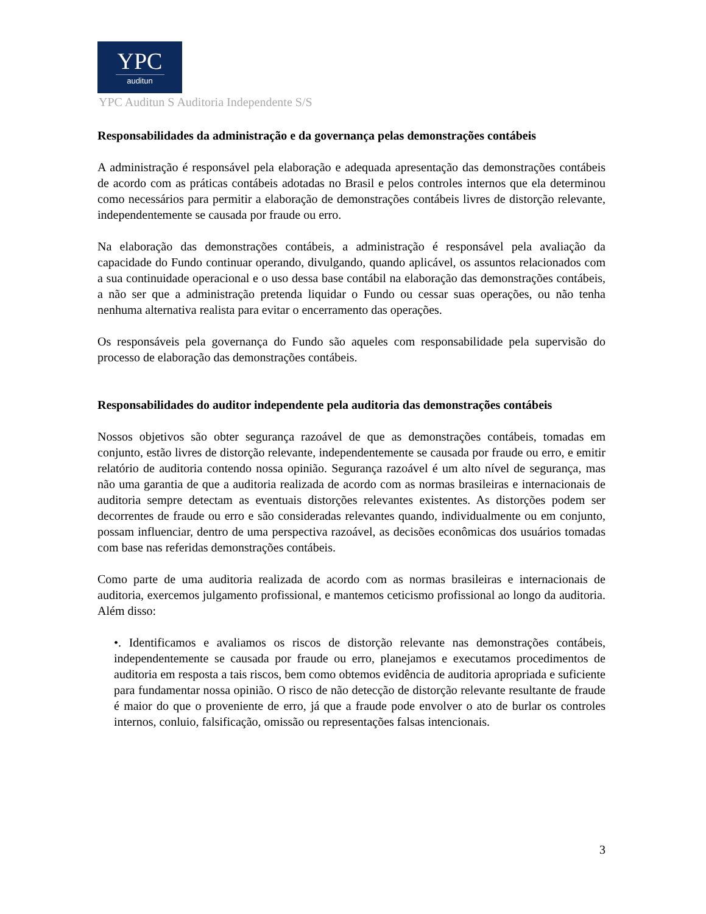YPC
auditun
YPC Auditun S Auditoria Independente S/S
Responsabilidades da administração e da governança pelas demonstrações contábeis
A administração é responsável pela elaboração e adequada apresentação das demonstrações contábeis de acordo com as práticas contábeis adotadas no Brasil e pelos controles internos que ela determinou como necessários para permitir a elaboração de demonstrações contábeis livres de distorção relevante, independentemente se causada por fraude ou erro.
Na elaboração das demonstrações contábeis, a administração é responsável pela avaliação da capacidade do Fundo continuar operando, divulgando, quando aplicável, os assuntos relacionados com a sua continuidade operacional e o uso dessa base contábil na elaboração das demonstrações contábeis, a não ser que a administração pretenda liquidar o Fundo ou cessar suas operações, ou não tenha nenhuma alternativa realista para evitar o encerramento das operações.
Os responsáveis pela governança do Fundo são aqueles com responsabilidade pela supervisão do processo de elaboração das demonstrações contábeis.
Responsabilidades do auditor independente pela auditoria das demonstrações contábeis
Nossos objetivos são obter segurança razoável de que as demonstrações contábeis, tomadas em conjunto, estão livres de distorção relevante, independentemente se causada por fraude ou erro, e emitir relatório de auditoria contendo nossa opinião. Segurança razoável é um alto nível de segurança, mas não uma garantia de que a auditoria realizada de acordo com as normas brasileiras e internacionais de auditoria sempre detectam as eventuais distorções relevantes existentes. As distorções podem ser decorrentes de fraude ou erro e são consideradas relevantes quando, individualmente ou em conjunto, possam influenciar, dentro de uma perspectiva razoável, as decisões econômicas dos usuários tomadas com base nas referidas demonstrações contábeis.
Como parte de uma auditoria realizada de acordo com as normas brasileiras e internacionais de auditoria, exercemos julgamento profissional, e mantemos ceticismo profissional ao longo da auditoria. Além disso:
•. Identificamos e avaliamos os riscos de distorção relevante nas demonstrações contábeis, independentemente se causada por fraude ou erro, planejamos e executamos procedimentos de auditoria em resposta a tais riscos, bem como obtemos evidência de auditoria apropriada e suficiente para fundamentar nossa opinião. O risco de não detecção de distorção relevante resultante de fraude é maior do que o proveniente de erro, já que a fraude pode envolver o ato de burlar os controles internos, conluio, falsificação, omissão ou representações falsas intencionais.
3